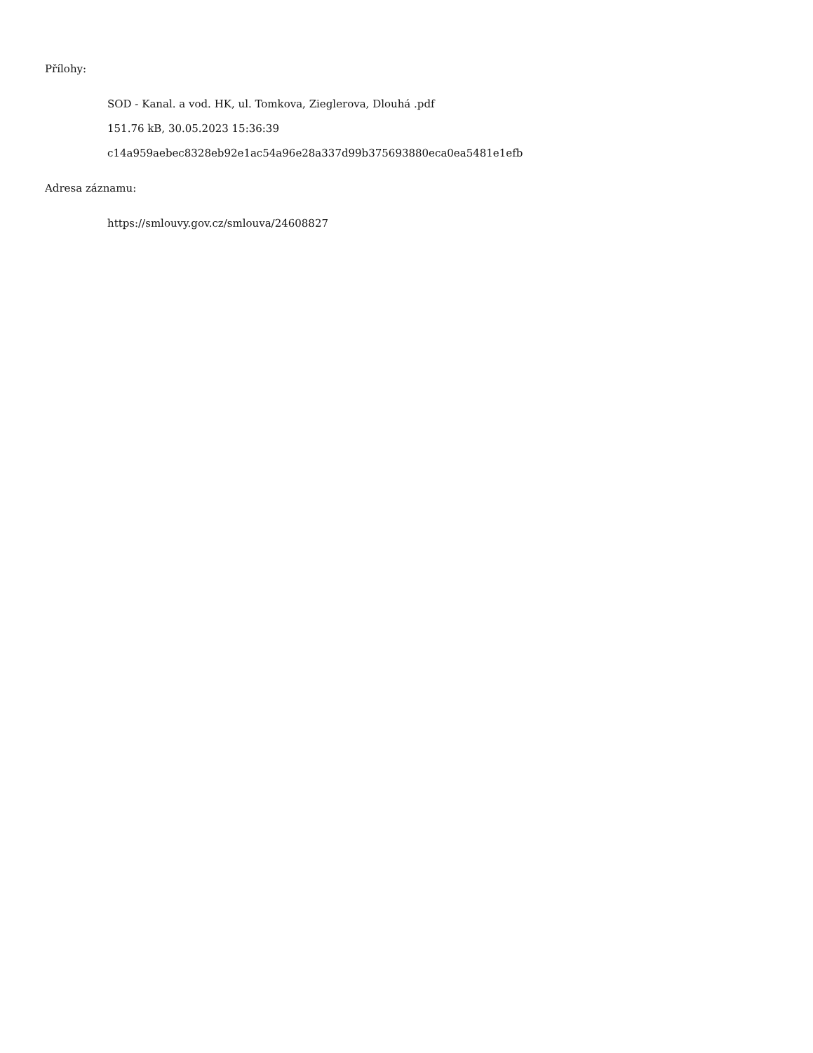Přílohy:
SOD - Kanal. a vod. HK, ul. Tomkova, Zieglerova, Dlouhá .pdf
151.76 kB, 30.05.2023 15:36:39
c14a959aebec8328eb92e1ac54a96e28a337d99b375693880eca0ea5481e1efb
Adresa záznamu:
https://smlouvy.gov.cz/smlouva/24608827